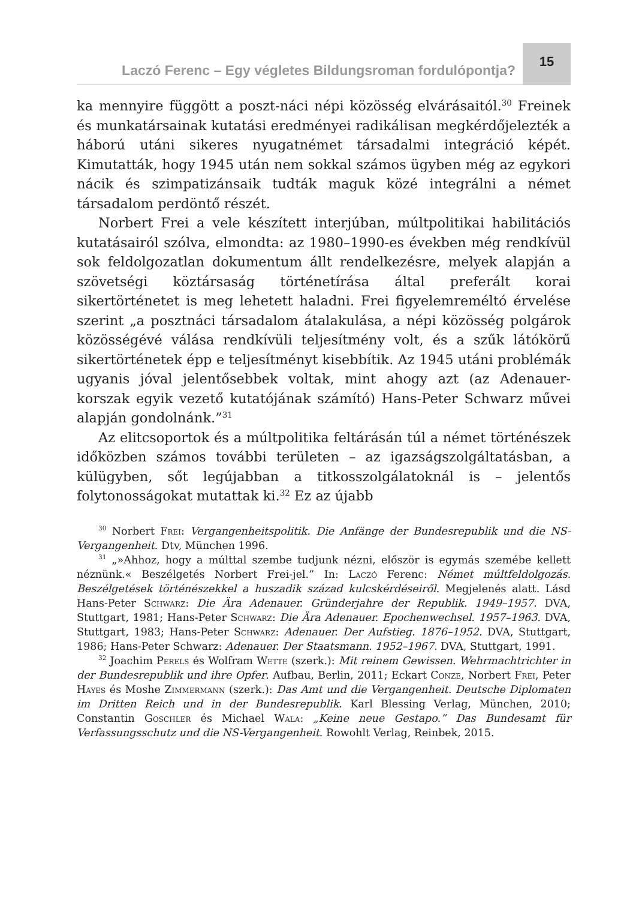Laczó Ferenc – Egy végletes Bildungsroman fordulópontja?
15
ka mennyire függött a poszt-náci népi közösség elvárásaitól.<sup>30</sup> Freinek és munkatársainak kutatási eredményei radikálisan megkérdőjelezték a háború utáni sikeres nyugatnémet társadalmi integráció képét. Kimutatták, hogy 1945 után nem sokkal számos ügyben még az egykori nácik és szimpatizánsaik tudták maguk közé integrálni a német társadalom perdöntő részét.
Norbert Frei a vele készített interjúban, múltpolitikai habilitációs kutatásairól szólva, elmondta: az 1980–1990-es években még rendkívül sok feldolgozatlan dokumentum állt rendelkezésre, melyek alapján a szövetségi köztársaság történetírása által preferált korai sikertörténetet is meg lehetett haladni. Frei figyelemreméltó érvelése szerint „a posztnáci társadalom átalakulása, a népi közösség polgárok közösségévé válása rendkívüli teljesítmény volt, és a szűk látókörű sikertörténetek épp e teljesítményt kisebbítik. Az 1945 utáni problémák ugyanis jóval jelentősebbek voltak, mint ahogy azt (az Adenauer-korszak egyik vezető kutatójának számító) Hans-Peter Schwarz művei alapján gondolnánk.”<sup>31</sup>
Az elitcsoportok és a múltpolitika feltárásán túl a német történészek időközben számos további területen – az igazságszolgáltatásban, a külügyben, sőt legújabban a titkosszolgálatoknál is – jelentős folytonosságokat mutattak ki.<sup>32</sup> Ez az újabb
<sup>30</sup> Norbert Frei: Vergangenheitspolitik. Die Anfänge der Bundesrepublik und die NS-Vergangenheit. Dtv, München 1996.
<sup>31</sup> „»Ahhoz, hogy a múlttal szembe tudjunk nézni, először is egymás szemébe kellett néznünk.« Beszélgetés Norbert Frei-jel.” In: Laczó Ferenc: Német múltfeldolgozás. Beszélgetések történészekkel a huszadik század kulcskérdéseiről. Megjelenés alatt. Lásd Hans-Peter Schwarz: Die Ära Adenauer. Gründerjahre der Republik. 1949–1957. DVA, Stuttgart, 1981; Hans-Peter Schwarz: Die Ära Adenauer. Epochenwechsel. 1957–1963. DVA, Stuttgart, 1983; Hans-Peter Schwarz: Adenauer. Der Aufstieg. 1876–1952. DVA, Stuttgart, 1986; Hans-Peter Schwarz: Adenauer. Der Staatsmann. 1952–1967. DVA, Stuttgart, 1991.
<sup>32</sup> Joachim Perels és Wolfram Wette (szerk.): Mit reinem Gewissen. Wehrmachtrichter in der Bundesrepublik und ihre Opfer. Aufbau, Berlin, 2011; Eckart Conze, Norbert Frei, Peter Hayes és Moshe Zimmermann (szerk.): Das Amt und die Vergangenheit. Deutsche Diplomaten im Dritten Reich und in der Bundesrepublik. Karl Blessing Verlag, München, 2010; Constantin Goschler és Michael Wala: „Keine neue Gestapo.” Das Bundesamt für Verfassungsschutz und die NS-Vergangenheit. Rowohlt Verlag, Reinbek, 2015.